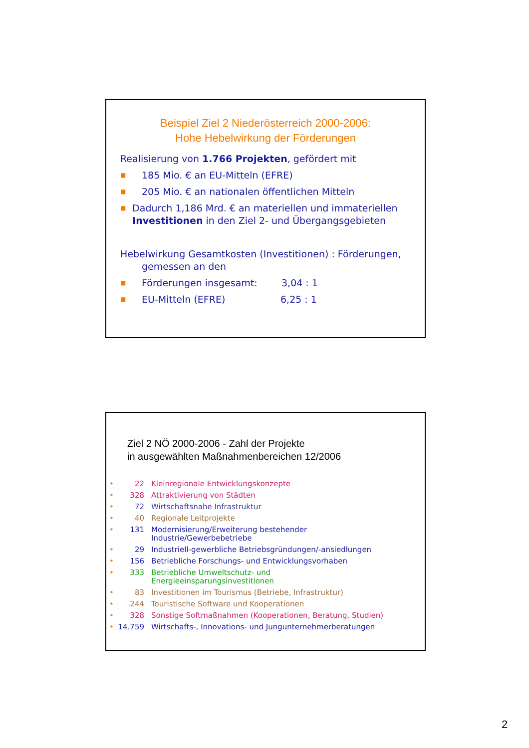Beispiel Ziel 2 Niederösterreich 2000-2006:
Hohe Hebelwirkung der Förderungen
Realisierung von 1.766 Projekten, gefördert mit
■ 185 Mio. € an EU-Mitteln (EFRE)
■ 205 Mio. € an nationalen öffentlichen Mitteln
■ Dadurch 1,186 Mrd. € an materiellen und immateriellen Investitionen in den Ziel 2- und Übergangsgebieten
Hebelwirkung Gesamtkosten (Investitionen) : Förderungen,
gemessen an den
■ Förderungen insgesamt: 3,04 : 1
■ EU-Mitteln (EFRE) 6,25 : 1
Ziel 2 NÖ 2000-2006 - Zahl der Projekte
in ausgewählten Maßnahmenbereichen 12/2006
• 22 Kleinregionale Entwicklungskonzepte
• 328 Attraktivierung von Städten
• 72 Wirtschaftsnahe Infrastruktur
• 40 Regionale Leitprojekte
• 131 Modernisierung/Erweiterung bestehender
Industrie/Gewerbebetriebe
• 29 Industriell-gewerbliche Betriebsgründungen/-ansiedlungen
• 156 Betriebliche Forschungs- und Entwicklungsvorhaben
• 333 Betriebliche Umweltschutz- und
Energieeinsparungsinvestitionen
• 83 Investitionen im Tourismus (Betriebe, Infrastruktur)
• 244 Touristische Software und Kooperationen
• 328 Sonstige Softmaßnahmen (Kooperationen, Beratung, Studien)
• 14.759 Wirtschafts-, Innovations- und Jungunternehmerberatungen
2